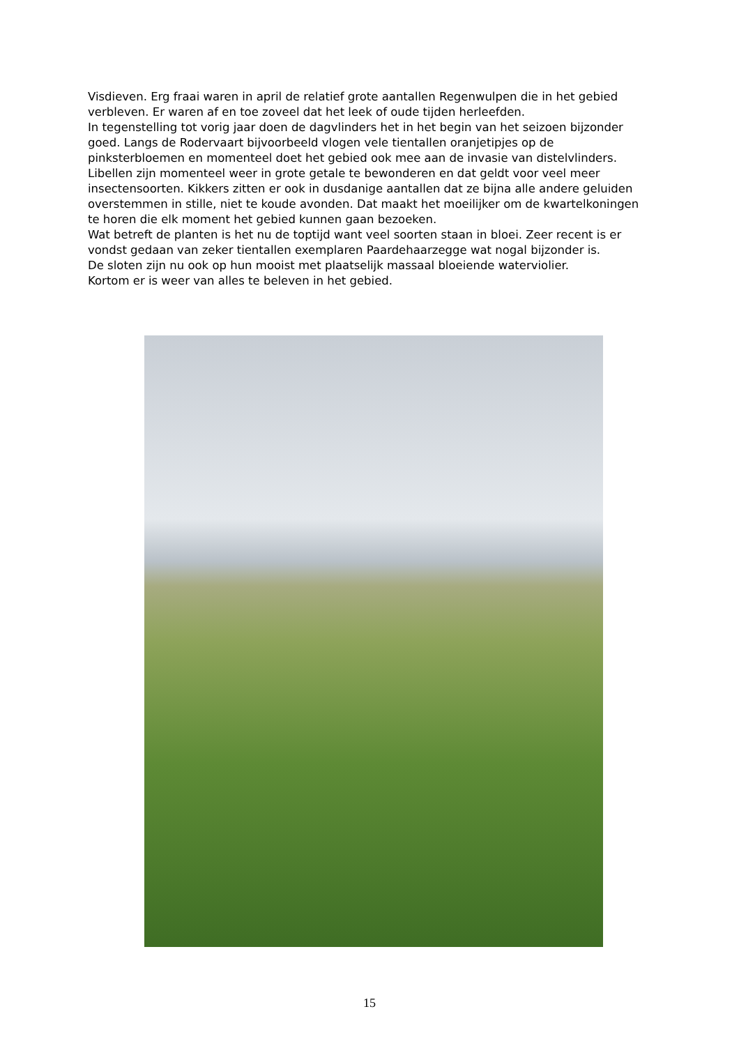Visdieven. Erg fraai waren in april de relatief grote aantallen Regenwulpen die in het gebied verbleven. Er waren af en toe zoveel dat het leek of oude tijden herleefden.
In tegenstelling tot vorig jaar doen de dagvlinders het in het begin van het seizoen bijzonder goed. Langs de Rodervaart bijvoorbeeld vlogen vele tientallen oranjetipjes op de pinksterbloemen en momenteel doet het gebied ook mee aan de invasie van distelvlinders.
Libellen zijn momenteel weer in grote getale te bewonderen en dat geldt voor veel meer insectensoorten. Kikkers zitten er ook in dusdanige aantallen dat ze bijna alle andere geluiden overstemmen in stille, niet te koude avonden. Dat maakt het moeilijker om de kwartelkoningen te horen die elk moment het gebied kunnen gaan bezoeken.
Wat betreft de planten is het nu de toptijd want veel soorten staan in bloei. Zeer recent is er vondst gedaan van zeker tientallen exemplaren Paardehaarzegge wat nogal bijzonder is.
De sloten zijn nu ook op hun mooist met plaatselijk massaal bloeiende waterviolier.
Kortom er is weer van alles te beleven in het gebied.
15